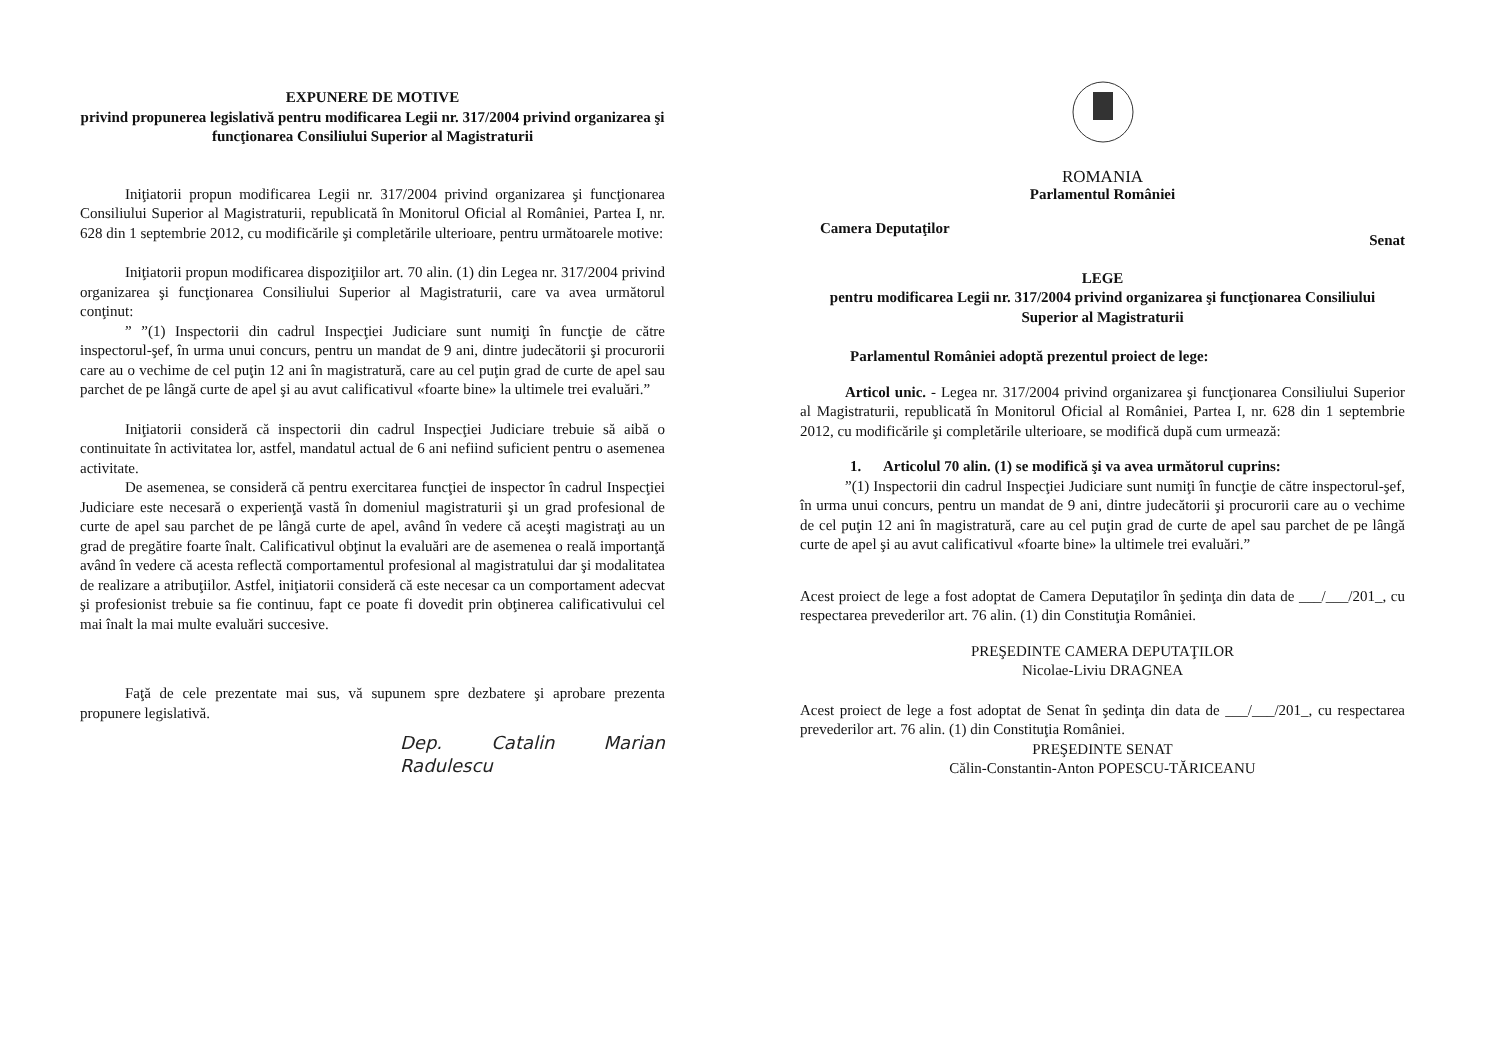EXPUNERE DE MOTIVE
privind propunerea legislativă pentru modificarea Legii nr. 317/2004 privind organizarea şi funcţionarea Consiliului Superior al Magistraturii
Iniţiatorii propun modificarea Legii nr. 317/2004 privind organizarea şi funcţionarea Consiliului Superior al Magistraturii, republicată în Monitorul Oficial al României, Partea I, nr. 628 din 1 septembrie 2012, cu modificările şi completările ulterioare, pentru următoarele motive:
Iniţiatorii propun modificarea dispoziţiilor art. 70 alin. (1) din Legea nr. 317/2004 privind organizarea şi funcţionarea Consiliului Superior al Magistraturii, care va avea următorul conţinut:
” ”(1) Inspectorii din cadrul Inspecţiei Judiciare sunt numiţi în funcţie de către inspectorul-şef, în urma unui concurs, pentru un mandat de 9 ani, dintre judecătorii şi procurorii care au o vechime de cel puţin 12 ani în magistratură, care au cel puţin grad de curte de apel sau parchet de pe lângă curte de apel şi au avut calificativul «foarte bine» la ultimele trei evaluări.”
Iniţiatorii consideră că inspectorii din cadrul Inspecţiei Judiciare trebuie să aibă o continuitate în activitatea lor, astfel, mandatul actual de 6 ani nefiind suficient pentru o asemenea activitate.
De asemenea, se consideră că pentru exercitarea funcţiei de inspector în cadrul Inspecţiei Judiciare este necesară o experienţă vastă în domeniul magistraturii şi un grad profesional de curte de apel sau parchet de pe lângă curte de apel, având în vedere că aceşti magistraţi au un grad de pregătire foarte înalt. Calificativul obţinut la evaluări are de asemenea o reală importanţă având în vedere că acesta reflectă comportamentul profesional al magistratului dar şi modalitatea de realizare a atribuţiilor. Astfel, iniţiatorii consideră că este necesar ca un comportament adecvat şi profesionist trebuie sa fie continuu, fapt ce poate fi dovedit prin obţinerea calificativului cel mai înalt la mai multe evaluări succesive.
Faţă de cele prezentate mai sus, vă supunem spre dezbatere şi aprobare prezenta propunere legislativă.
Dep. Catalin Marian Radulescu
ROMANIA
Parlamentul României
Camera Deputaţilor Senat
LEGE
pentru modificarea Legii nr. 317/2004 privind organizarea şi funcţionarea Consiliului Superior al Magistraturii
Parlamentul României adoptă prezentul proiect de lege:
Articol unic. - Legea nr. 317/2004 privind organizarea şi funcţionarea Consiliului Superior al Magistraturii, republicată în Monitorul Oficial al României, Partea I, nr. 628 din 1 septembrie 2012, cu modificările şi completările ulterioare, se modifică după cum urmează:
1. Articolul 70 alin. (1) se modifică şi va avea următorul cuprins:
”(1) Inspectorii din cadrul Inspecţiei Judiciare sunt numiţi în funcţie de către inspectorul-şef, în urma unui concurs, pentru un mandat de 9 ani, dintre judecătorii şi procurorii care au o vechime de cel puţin 12 ani în magistratură, care au cel puţin grad de curte de apel sau parchet de pe lângă curte de apel şi au avut calificativul «foarte bine» la ultimele trei evaluări.”
Acest proiect de lege a fost adoptat de Camera Deputaţilor în şedinţa din data de ___/___/201_, cu respectarea prevederilor art. 76 alin. (1) din Constituţia României.
PREŞEDINTE CAMERA DEPUTAŢILOR
Nicolae-Liviu DRAGNEA
Acest proiect de lege a fost adoptat de Senat în şedinţa din data de ___/___/201_, cu respectarea prevederilor art. 76 alin. (1) din Constituţia României.
PREŞEDINTE SENAT
Călin-Constantin-Anton POPESCU-TĂRICEANU